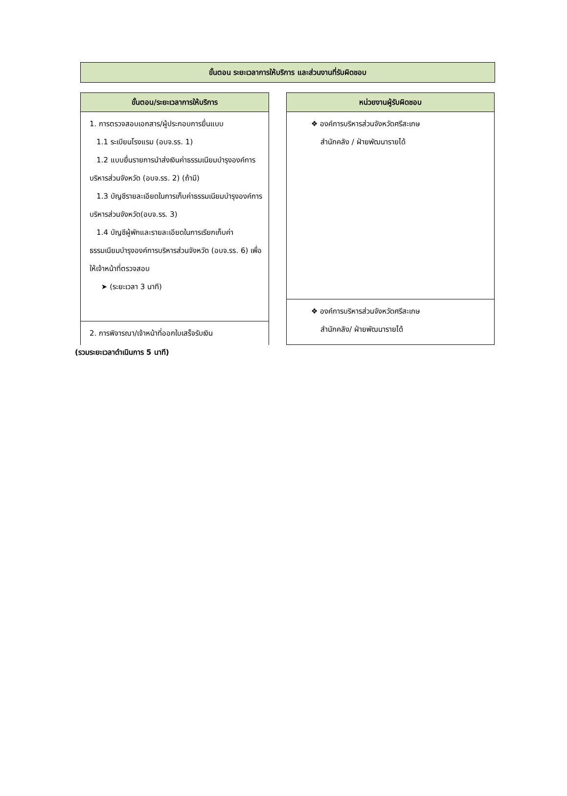ขั้นตอน ระยะเวลาการให้บริการ และส่วนงานที่รับผิดชอบ
| ขั้นตอน/ระยะเวลาการให้บริการ |
| --- |
| 1. การตรวจสอบเอกสาร/ผู้ประกอบการยื่นแบบ 1.1 ระเบียนโรงแรม (อบจ.รร. 1) 1.2 แบบยื่นรายการนำส่งเงินค่าธรรมเนียมบำรุงองค์การบริหารส่วนจังหวัด (อบจ.รร. 2) (ถ้ามี) 1.3 บัญชีรายละเอียดในการเก็บค่าธรรมเนียมบำรุงองค์การบริหารส่วนจังหวัด(อบจ.รร. 3) 1.4 บัญชีผู้พักและรายละเอียดในการเรียกเก็บค่าธรรมเนียมบำรุงองค์การบริหารส่วนจังหวัด (อบจ.รร. 6) เพื่อให้เจ้าหน้าที่ตรวจสอบ ➤ (ระยะเวลา 3 นาที) |
| 2. การพิจารณา/เจ้าหน้าที่ออกใบเสร็จรับเงิน |
| หน่วยงานผู้รับผิดชอบ |
| --- |
| ❖ องค์การบริหารส่วนจังหวัดศรีสะเกษ สำนักคลัง / ฝ่ายพัฒนารายได้ |
| ❖ องค์การบริหารส่วนจังหวัดศรีสะเกษ สำนักคลัง/ ฝ่ายพัฒนารายได้ |
(รวมระยะเวลาดำเนินการ 5 นาที)